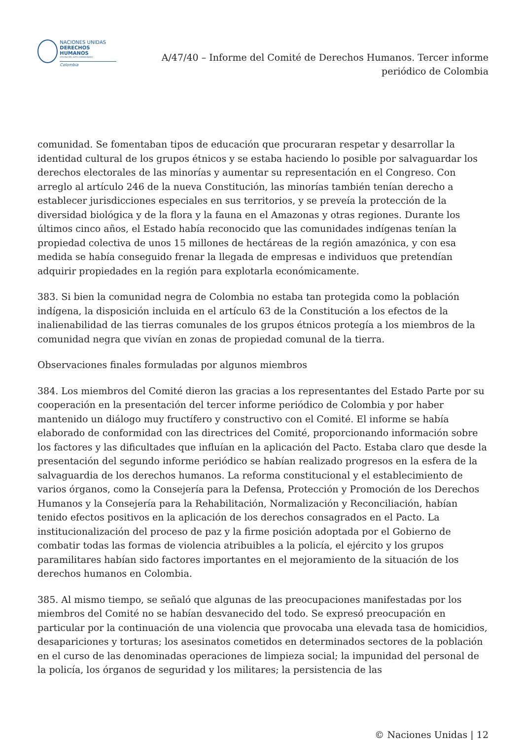NACIONES UNIDAS
DERECHOS HUMANOS
OFICINA DEL ALTO COMISIONADO
Colombia
A/47/40 – Informe del Comité de Derechos Humanos. Tercer informe periódico de Colombia
comunidad. Se fomentaban tipos de educación que procuraran respetar y desarrollar la identidad cultural de los grupos étnicos y se estaba haciendo lo posible por salvaguardar los derechos electorales de las minorías y aumentar su representación en el Congreso. Con arreglo al artículo 246 de la nueva Constitución, las minorías también tenían derecho a establecer jurisdicciones especiales en sus territorios, y se preveía la protección de la diversidad biológica y de la flora y la fauna en el Amazonas y otras regiones. Durante los últimos cinco años, el Estado había reconocido que las comunidades indígenas tenían la propiedad colectiva de unos 15 millones de hectáreas de la región amazónica, y con esa medida se había conseguido frenar la llegada de empresas e individuos que pretendían adquirir propiedades en la región para explotarla económicamente.
383. Si bien la comunidad negra de Colombia no estaba tan protegida como la población indígena, la disposición incluida en el artículo 63 de la Constitución a los efectos de la inalienabilidad de las tierras comunales de los grupos étnicos protegía a los miembros de la comunidad negra que vivían en zonas de propiedad comunal de la tierra.
Observaciones finales formuladas por algunos miembros
384. Los miembros del Comité dieron las gracias a los representantes del Estado Parte por su cooperación en la presentación del tercer informe periódico de Colombia y por haber mantenido un diálogo muy fructífero y constructivo con el Comité. El informe se había elaborado de conformidad con las directrices del Comité, proporcionando información sobre los factores y las dificultades que influían en la aplicación del Pacto. Estaba claro que desde la presentación del segundo informe periódico se habían realizado progresos en la esfera de la salvaguardia de los derechos humanos. La reforma constitucional y el establecimiento de varios órganos, como la Consejería para la Defensa, Protección y Promoción de los Derechos Humanos y la Consejería para la Rehabilitación, Normalización y Reconciliación, habían tenido efectos positivos en la aplicación de los derechos consagrados en el Pacto. La institucionalización del proceso de paz y la firme posición adoptada por el Gobierno de combatir todas las formas de violencia atribuibles a la policía, el ejército y los grupos paramilitares habían sido factores importantes en el mejoramiento de la situación de los derechos humanos en Colombia.
385. Al mismo tiempo, se señaló que algunas de las preocupaciones manifestadas por los miembros del Comité no se habían desvanecido del todo. Se expresó preocupación en particular por la continuación de una violencia que provocaba una elevada tasa de homicidios, desapariciones y torturas; los asesinatos cometidos en determinados sectores de la población en el curso de las denominadas operaciones de limpieza social; la impunidad del personal de la policía, los órganos de seguridad y los militares; la persistencia de las
© Naciones Unidas | 12